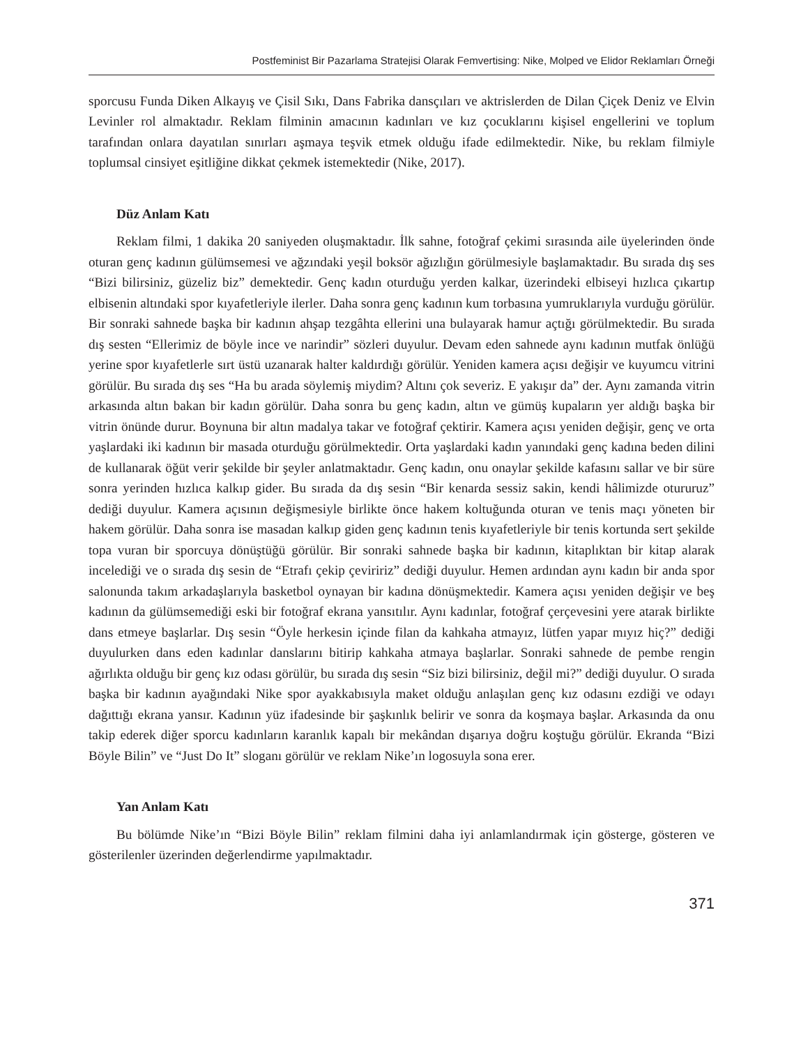Postfeminist Bir Pazarlama Stratejisi Olarak Femvertising: Nike, Molped ve Elidor Reklamları Örneği
sporcusu Funda Diken Alkayış ve Çisil Sıkı, Dans Fabrika dansçıları ve aktrislerden de Dilan Çiçek Deniz ve Elvin Levinler rol almaktadır. Reklam filminin amacının kadınları ve kız çocuklarını kişisel engellerini ve toplum tarafından onlara dayatılan sınırları aşmaya teşvik etmek olduğu ifade edilmektedir. Nike, bu reklam filmiyle toplumsal cinsiyet eşitliğine dikkat çekmek istemektedir (Nike, 2017).
Düz Anlam Katı
Reklam filmi, 1 dakika 20 saniyeden oluşmaktadır. İlk sahne, fotoğraf çekimi sırasında aile üyelerinden önde oturan genç kadının gülümsemesi ve ağzındaki yeşil boksör ağızlığın görülmesiyle başlamaktadır. Bu sırada dış ses “Bizi bilirsiniz, güzeliz biz” demektedir. Genç kadın oturduğu yerden kalkar, üzerindeki elbiseyi hızlıca çıkartıp elbisenin altındaki spor kıyafetleriyle ilerler. Daha sonra genç kadının kum torbasına yumruklarıyla vurduğu görülür. Bir sonraki sahnede başka bir kadının ahşap tezgâhta ellerini una bulayarak hamur açtığı görülmektedir. Bu sırada dış sesten “Ellerimiz de böyle ince ve narindir” sözleri duyulur. Devam eden sahnede aynı kadının mutfak önlüğü yerine spor kıyafetlerle sırt üstü uzanarak halter kaldırdığı görülür. Yeniden kamera açısı değişir ve kuyumcu vitrini görülür. Bu sırada dış ses “Ha bu arada söylemiş miydim? Altını çok severiz. E yakışır da” der. Aynı zamanda vitrin arkasında altın bakan bir kadın görülür. Daha sonra bu genç kadın, altın ve gümüş kupaların yer aldığı başka bir vitrin önünde durur. Boynuna bir altın madalya takar ve fotoğraf çektirir. Kamera açısı yeniden değişir, genç ve orta yaşlardaki iki kadının bir masada oturduğu görülmektedir. Orta yaşlardaki kadın yanındaki genç kadına beden dilini de kullanarak öğüt verir şekilde bir şeyler anlatmaktadır. Genç kadın, onu onaylar şekilde kafasını sallar ve bir süre sonra yerinden hızlıca kalkıp gider. Bu sırada da dış sesin “Bir kenarda sessiz sakin, kendi hâlimizde otururuz” dediği duyulur. Kamera açısının değişmesiyle birlikte önce hakem koltuğunda oturan ve tenis maçı yöneten bir hakem görülür. Daha sonra ise masadan kalkıp giden genç kadının tenis kıyafetleriyle bir tenis kortunda sert şekilde topa vuran bir sporcuya dönüştüğü görülür. Bir sonraki sahnede başka bir kadının, kitaplıktan bir kitap alarak incelediği ve o sırada dış sesin de “Etrafı çekip çeviririz” dediği duyulur. Hemen ardından aynı kadın bir anda spor salonunda takım arkadaşlarıyla basketbol oynayan bir kadına dönüşmektedir. Kamera açısı yeniden değişir ve beş kadının da gülümsemediği eski bir fotoğraf ekrana yansıtılır. Aynı kadınlar, fotoğraf çerçevesini yere atarak birlikte dans etmeye başlarlar. Dış sesin “Öyle herkesin içinde filan da kahkaha atmayız, lütfen yapar mıyız hiç?” dediği duyulurken dans eden kadınlar danslarını bitirip kahkaha atmaya başlarlar. Sonraki sahnede de pembe rengin ağırlıkta olduğu bir genç kız odası görülür, bu sırada dış sesin “Siz bizi bilirsiniz, değil mi?” dediği duyulur. O sırada başka bir kadının ayağındaki Nike spor ayakkabısıyla maket olduğu anlaşılan genç kız odasını ezdiği ve odayı dağıttığı ekrana yansır. Kadının yüz ifadesinde bir şaşkınlık belirir ve sonra da koşmaya başlar. Arkasında da onu takip ederek diğer sporcu kadınların karanlık kapalı bir mekândan dışarıya doğru koştuğu görülür. Ekranda “Bizi Böyle Bilin” ve “Just Do It” sloganı görülür ve reklam Nike’ın logosuyla sona erer.
Yan Anlam Katı
Bu bölümde Nike’ın “Bizi Böyle Bilin” reklam filmini daha iyi anlamlandırmak için gösterge, gösteren ve gösterilenler üzerinden değerlendirme yapılmaktadır.
371